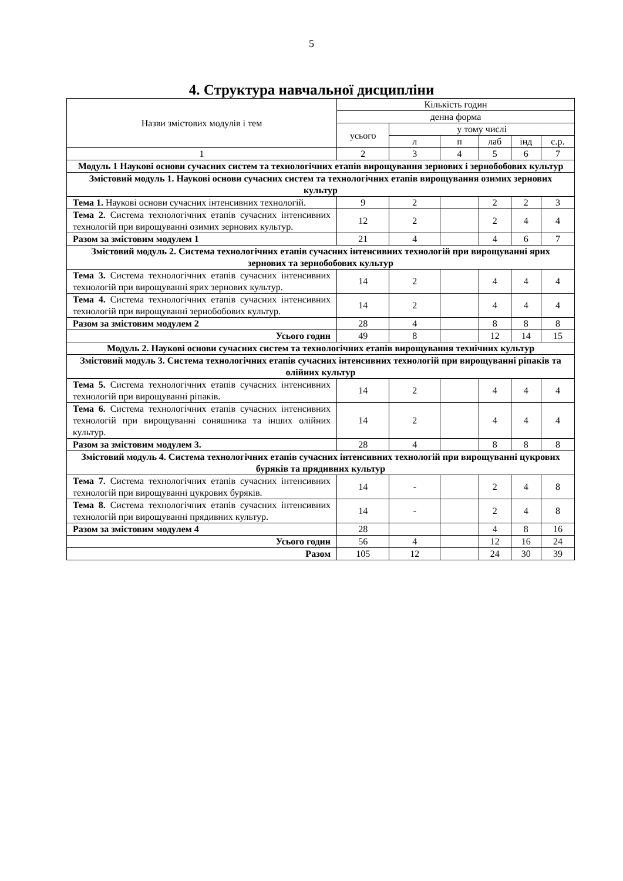5
4. Структура навчальної дисципліни
| Назви змістових модулів і тем | Кількість годин | | | | | |
| --- | --- | --- | --- | --- | --- | --- |
| | денна форма | | | | | |
| | усього | у тому числі | | | | |
| | | л | п | лаб | інд | с.р. |
| 1 | 2 | 3 | 4 | 5 | 6 | 7 |
| Модуль 1 Наукові основи сучасних систем та технологічних етапів вирощування зернових і зернобобових культур | | | | | | |
| Змістовий модуль 1. Наукові основи сучасних систем та технологічних етапів вирощування озимих зернових культур | | | | | | |
| Тема 1. Наукові основи сучасних інтенсивних технологій. | 9 | 2 | | 2 | 2 | 3 |
| Тема 2. Система технологічних етапів сучасних інтенсивних технологій при вирощуванні озимих зернових культур. | 12 | 2 | | 2 | 4 | 4 |
| Разом за змістовим модулем 1 | 21 | 4 | | 4 | 6 | 7 |
| Змістовий модуль 2. Система технологічних етапів сучасних інтенсивних технологій при вирощуванні ярих зернових та зернобобових культур | | | | | | |
| Тема 3. Система технологічних етапів сучасних інтенсивних технологій при вирощуванні ярих зернових культур. | 14 | 2 | | 4 | 4 | 4 |
| Тема 4. Система технологічних етапів сучасних інтенсивних технологій при вирощуванні зернобобових культур. | 14 | 2 | | 4 | 4 | 4 |
| Разом за змістовим модулем 2 | 28 | 4 | | 8 | 8 | 8 |
| Усього годин | 49 | 8 | | 12 | 14 | 15 |
| Модуль 2. Наукові основи сучасних систем та технологічних етапів вирощування технічних культур | | | | | | |
| Змістовий модуль 3. Система технологічних етапів сучасних інтенсивних технологій при вирощуванні ріпаків та олійних культур | | | | | | |
| Тема 5. Система технологічних етапів сучасних інтенсивних технологій при вирощуванні ріпаків. | 14 | 2 | | 4 | 4 | 4 |
| Тема 6. Система технологічних етапів сучасних інтенсивних технологій при вирощуванні соняшника та інших олійних культур. | 14 | 2 | | 4 | 4 | 4 |
| Разом за змістовим модулем 3. | 28 | 4 | | 8 | 8 | 8 |
| Змістовий модуль 4. Система технологічних етапів сучасних інтенсивних технологій при вирощуванні цукрових буряків та прядивних культур | | | | | | |
| Тема 7. Система технологічних етапів сучасних інтенсивних технологій при вирощуванні цукрових буряків. | 14 | - | | 2 | 4 | 8 |
| Тема 8. Система технологічних етапів сучасних інтенсивних технологій при вирощуванні прядивних культур. | 14 | - | | 2 | 4 | 8 |
| Разом за змістовим модулем 4 | 28 | | | 4 | 8 | 16 |
| Усього годин | 56 | 4 | | 12 | 16 | 24 |
| Разом | 105 | 12 | | 24 | 30 | 39 |